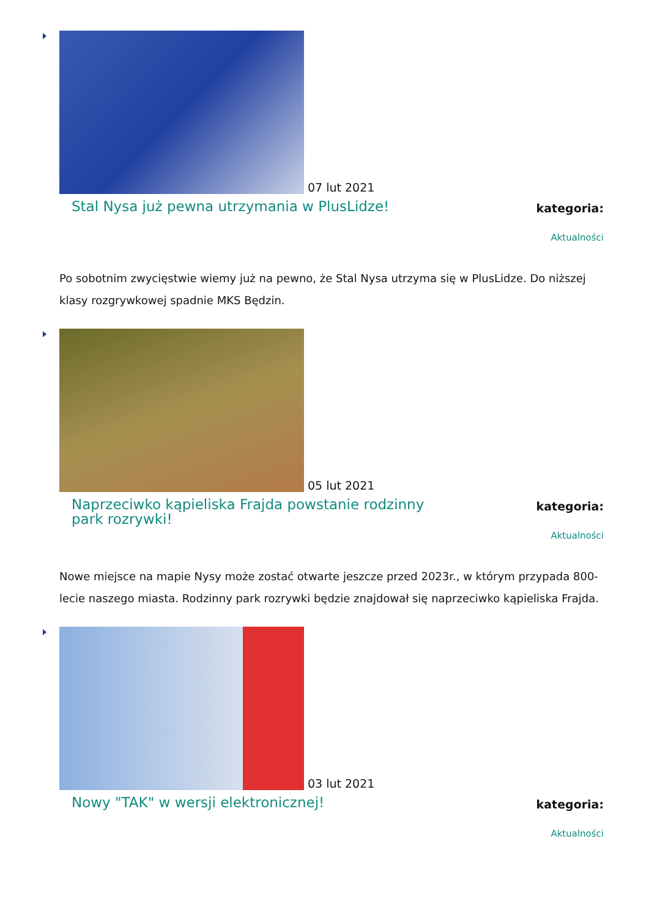07 lut 2021
Stal Nysa już pewna utrzymania w PlusLidze!
kategoria:
Aktualności
Po sobotnim zwycięstwie wiemy już na pewno, że Stal Nysa utrzyma się w PlusLidze. Do niższej klasy rozgrywkowej spadnie MKS Będzin.
05 lut 2021
Naprzeciwko kąpieliska Frajda powstanie rodzinny park rozrywki!
kategoria:
Aktualności
Nowe miejsce na mapie Nysy może zostać otwarte jeszcze przed 2023r., w którym przypada 800-lecie naszego miasta. Rodzinny park rozrywki będzie znajdował się naprzeciwko kąpieliska Frajda.
03 lut 2021
Nowy "TAK" w wersji elektronicznej!
kategoria:
Aktualności